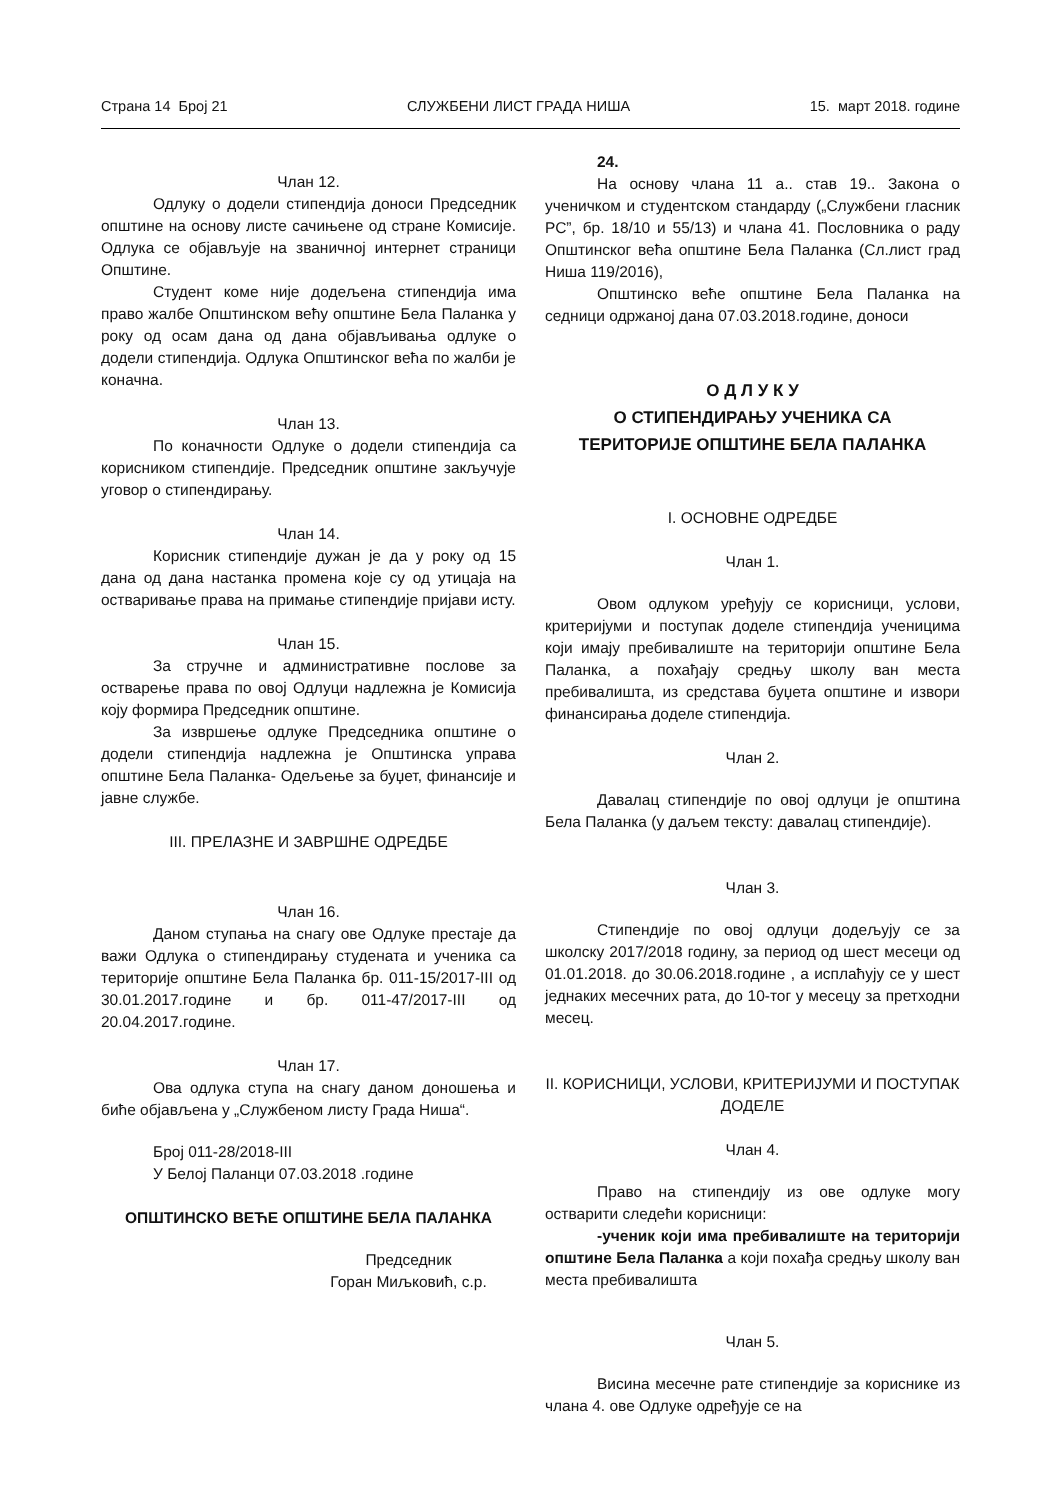Страна 14 Број 21 СЛУЖБЕНИ ЛИСТ ГРАДА НИША 15. март 2018. године
Члан 12.
Одлуку о додели стипендија доноси Председник општине на основу листе сачињене од стране Комисије. Одлука се објављује на званичној интернет страници Општине.
Студент коме није додељена стипендија има право жалбе Општинском већу општине Бела Паланка у року од осам дана од дана објављивања одлуке о додели стипендија. Одлука Општинског већа по жалби је коначна.
Члан 13.
По коначности Одлуке о додели стипендија са корисником стипендије. Председник општине закључује уговор о стипендирању.
Члан 14.
Корисник стипендије дужан је да у року од 15 дана од дана настанка промена које су од утицаја на остваривање права на примање стипендије пријави исту.
Члан 15.
За стручне и административне послове за остварење права по овој Одлуци надлежна је Комисија коју формира Председник општине.
За извршење одлуке Председника општине о додели стипендија надлежна је Општинска управа општине Бела Паланка- Одељење за буџет, финансије и јавне службе.
III. ПРЕЛАЗНЕ И ЗАВРШНЕ ОДРЕДБЕ
Члан 16.
Даном ступања на снагу ове Одлуке престаје да важи Одлука о стипендирању студената и ученика са територије општине Бела Паланка бр. 011-15/2017-III од 30.01.2017.године и бр. 011-47/2017-III од 20.04.2017.године.
Члан 17.
Ова одлука ступа на снагу даном доношења и биће објављена у „Службеном листу Града Ниша“.
Број 011-28/2018-III
У Белој Паланци 07.03.2018 .године
ОПШТИНСКО ВЕЋЕ ОПШТИНЕ БЕЛА ПАЛАНКА
Председник
Горан Миљковић, с.р.
24.
На основу члана 11 а.. став 19.. Закона о ученичком и студентском стандарду („Службени гласник РС”, бр. 18/10 и 55/13) и члана 41. Пословника о раду Општинског већа општине Бела Паланка (Сл.лист град Ниша 119/2016),
Општинско веће општине Бела Паланка на седници одржаној дана 07.03.2018.године, доноси
О Д Л У К У
О СТИПЕНДИРАЊУ УЧЕНИКА СА
ТЕРИТОРИЈЕ ОПШТИНЕ БЕЛА ПАЛАНКА
I. ОСНОВНЕ ОДРЕДБЕ
Члан 1.
Овом одлуком уређују се корисници, услови, критеријуми и поступак доделе стипендија ученицима који имају пребивалиште на територији општине Бела Паланка, а похађају средњу школу ван места пребивалишта, из средстава буџета општине и извори финансирања доделе стипендија.
Члан 2.
Давалац стипендије по овој одлуци је општина Бела Паланка (у даљем тексту: давалац стипендије).
Члан 3.
Стипендије по овој одлуци додељују се за школску 2017/2018 годину, за период од шест месеци од 01.01.2018. до 30.06.2018.године , а исплаћују се у шест једнаких месечних рата, до 10-тог у месецу за претходни месец.
II. КОРИСНИЦИ, УСЛОВИ, КРИТЕРИЈУМИ И ПОСТУПАК ДОДЕЛЕ
Члан 4.
Право на стипендију из ове одлуке могу остварити следећи корисници:
-ученик који има пребивалиште на територији општине Бела Паланка а који похађа средњу школу ван места пребивалишта
Члан 5.
Висина месечне рате стипендије за кориснике из члана 4. ове Одлуке одређује се на